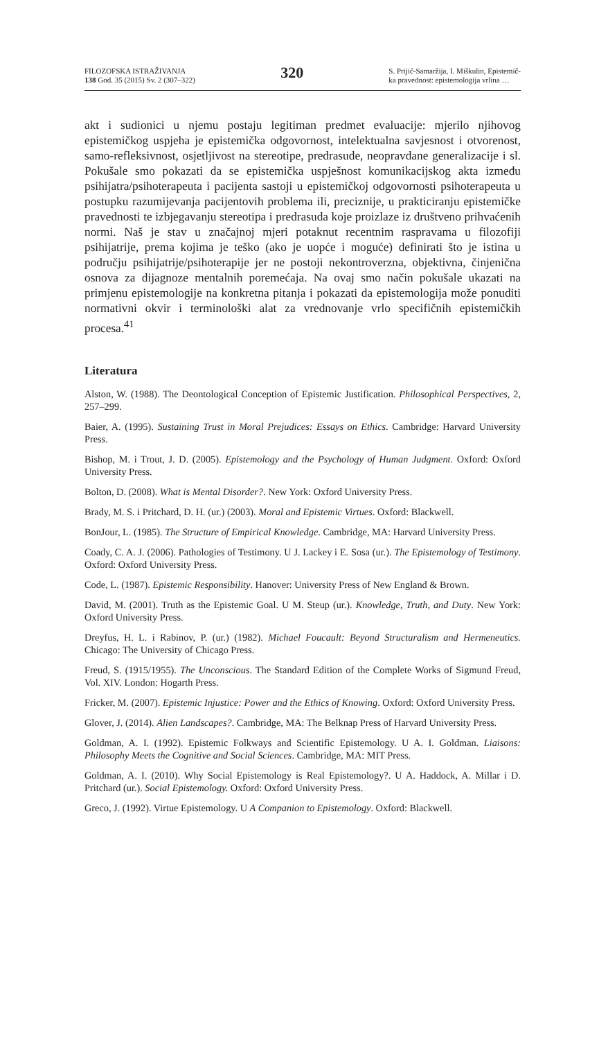FILOZOFSKA ISTRAŽIVANJA
138 God. 35 (2015) Sv. 2 (307–322)
320
S. Prijić-Samaržija, I. Miškulin, Epistemič-
ka pravednost: epistemologija vrlina …
akt i sudionici u njemu postaju legitiman predmet evaluacije: mjerilo njihovog epistemičkog uspjeha je epistemička odgovornost, intelektualna savjesnost i otvorenost, samo-refleksivnost, osjetljivost na stereotipe, predrasude, neopravdane generalizacije i sl. Pokušale smo pokazati da se epistemička uspješnost komunikacijskog akta između psihijatra/psihoterapeuta i pacijenta sastoji u epistemičkoj odgovornosti psihoterapeuta u postupku razumijevanja pacijentovih problema ili, preciznije, u prakticiranju epistemičke pravednosti te izbjegavanju stereotipa i predrasuda koje proizlaze iz društveno prihvaćenih normi. Naš je stav u značajnoj mjeri potaknut recentnim raspravama u filozofiji psihijatrije, prema kojima je teško (ako je uopće i moguće) definirati što je istina u području psihijatrije/psihoterapije jer ne postoji nekontroverzna, objektivna, činjenična osnova za dijagnoze mentalnih poremećaja. Na ovaj smo način pokušale ukazati na primjenu epistemologije na konkretna pitanja i pokazati da epistemologija može ponuditi normativni okvir i terminološki alat za vrednovanje vrlo specifičnih epistemičkih procesa.<sup>41</sup>
Literatura
Alston, W. (1988). The Deontological Conception of Epistemic Justification. Philosophical Perspectives, 2, 257–299.
Baier, A. (1995). Sustaining Trust in Moral Prejudices: Essays on Ethics. Cambridge: Harvard University Press.
Bishop, M. i Trout, J. D. (2005). Epistemology and the Psychology of Human Judgment. Oxford: Oxford University Press.
Bolton, D. (2008). What is Mental Disorder?. New York: Oxford University Press.
Brady, M. S. i Pritchard, D. H. (ur.) (2003). Moral and Epistemic Virtues. Oxford: Blackwell.
BonJour, L. (1985). The Structure of Empirical Knowledge. Cambridge, MA: Harvard University Press.
Coady, C. A. J. (2006). Pathologies of Testimony. U J. Lackey i E. Sosa (ur.). The Epistemology of Testimony. Oxford: Oxford University Press.
Code, L. (1987). Epistemic Responsibility. Hanover: University Press of New England & Brown.
David, M. (2001). Truth as the Epistemic Goal. U M. Steup (ur.). Knowledge, Truth, and Duty. New York: Oxford University Press.
Dreyfus, H. L. i Rabinov, P. (ur.) (1982). Michael Foucault: Beyond Structuralism and Hermeneutics. Chicago: The University of Chicago Press.
Freud, S. (1915/1955). The Unconscious. The Standard Edition of the Complete Works of Sigmund Freud, Vol. XIV. London: Hogarth Press.
Fricker, M. (2007). Epistemic Injustice: Power and the Ethics of Knowing. Oxford: Oxford University Press.
Glover, J. (2014). Alien Landscapes?. Cambridge, MA: The Belknap Press of Harvard University Press.
Goldman, A. I. (1992). Epistemic Folkways and Scientific Epistemology. U A. I. Goldman. Liaisons: Philosophy Meets the Cognitive and Social Sciences. Cambridge, MA: MIT Press.
Goldman, A. I. (2010). Why Social Epistemology is Real Epistemology?. U A. Haddock, A. Millar i D. Pritchard (ur.). Social Epistemology. Oxford: Oxford University Press.
Greco, J. (1992). Virtue Epistemology. U A Companion to Epistemology. Oxford: Blackwell.